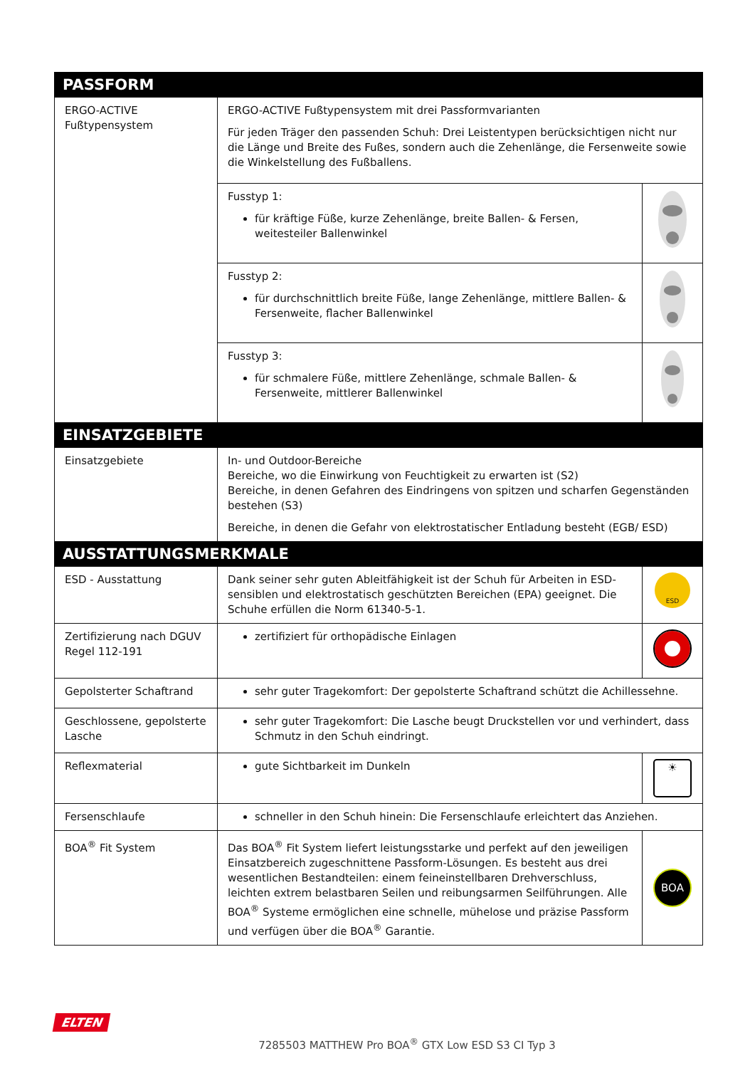| PASSFORM | | |
| --- | --- | --- |
| ERGO-ACTIVE Fußtypensystem | ERGO-ACTIVE Fußtypensystem mit drei Passformvarianten Für jeden Träger den passenden Schuh: Drei Leistentypen berücksichtigen nicht nur die Länge und Breite des Fußes, sondern auch die Zehenlänge, die Fersenweite sowie die Winkelstellung des Fußballens. | |
| | Fusstyp 1: für kräftige Füße, kurze Zehenlänge, breite Ballen- & Fersen, weitesteiler Ballenwinkel | |
| | Fusstyp 2: für durchschnittlich breite Füße, lange Zehenlänge, mittlere Ballen- & Fersenweite, flacher Ballenwinkel | |
| | Fusstyp 3: für schmalere Füße, mittlere Zehenlänge, schmale Ballen- & Fersenweite, mittlerer Ballenwinkel | |
| EINSATZGEBIETE | | |
| Einsatzgebiete | In- und Outdoor-Bereiche Bereiche, wo die Einwirkung von Feuchtigkeit zu erwarten ist (S2) Bereiche, in denen Gefahren des Eindringens von spitzen und scharfen Gegenständen bestehen (S3) Bereiche, in denen die Gefahr von elektrostatischer Entladung besteht (EGB/ ESD) | |
| AUSSTATTUNGSMERKMALE | | |
| ESD - Ausstattung | Dank seiner sehr guten Ableitfähigkeit ist der Schuh für Arbeiten in ESD-sensiblen und elektrostatisch geschützten Bereichen (EPA) geeignet. Die Schuhe erfüllen die Norm 61340-5-1. | ESD |
| Zertifizierung nach DGUV Regel 112-191 | zertifiziert für orthopädische Einlagen | |
| Gepolsterter Schaftrand | sehr guter Tragekomfort: Der gepolsterte Schaftrand schützt die Achillessehne. | |
| Geschlossene, gepolsterte Lasche | sehr guter Tragekomfort: Die Lasche beugt Druckstellen vor und verhindert, dass Schmutz in den Schuh eindringt. | |
| Reflexmaterial | gute Sichtbarkeit im Dunkeln | ☀ |
| Fersenschlaufe | schneller in den Schuh hinein: Die Fersenschlaufe erleichtert das Anziehen. | |
| BOA<sup>®</sup> Fit System | Das BOA<sup>®</sup> Fit System liefert leistungsstarke und perfekt auf den jeweiligen Einsatzbereich zugeschnittene Passform-Lösungen. Es besteht aus drei wesentlichen Bestandteilen: einem feineinstellbaren Drehverschluss, leichten extrem belastbaren Seilen und reibungsarmen Seilführungen. Alle BOA<sup>®</sup> Systeme ermöglichen eine schnelle, mühelose und präzise Passform und verfügen über die BOA<sup>®</sup> Garantie. | BOA |
ELTEN
7285503 MATTHEW Pro BOA<sup>®</sup> GTX Low ESD S3 CI Typ 3